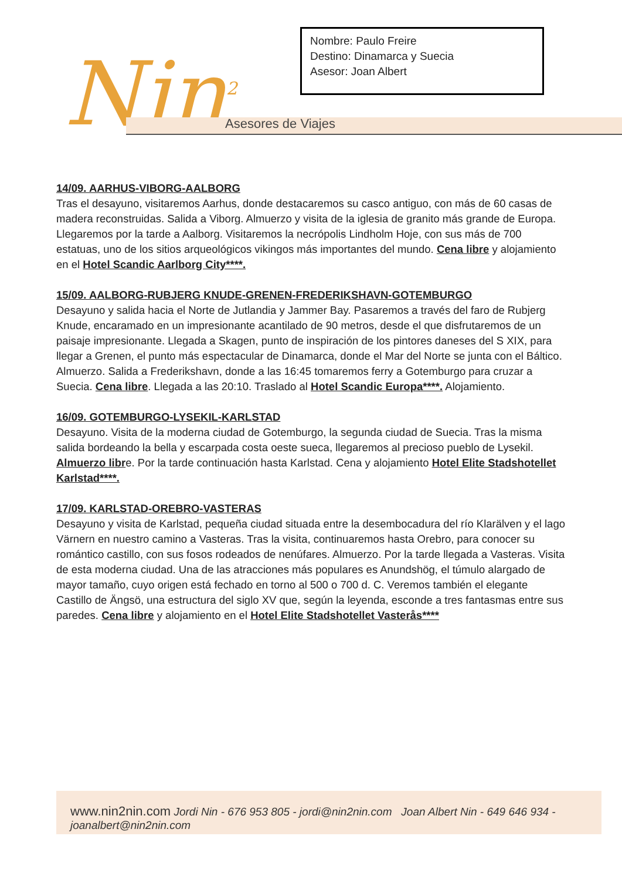Nombre: Paulo Freire
Destino: Dinamarca y Suecia
Asesor: Joan Albert
Nin<sup>2</sup> Asesores de Viajes
14/09. AARHUS-VIBORG-AALBORG
Tras el desayuno, visitaremos Aarhus, donde destacaremos su casco antiguo, con más de 60 casas de madera reconstruidas. Salida a Viborg. Almuerzo y visita de la iglesia de granito más grande de Europa. Llegaremos por la tarde a Aalborg. Visitaremos la necrópolis Lindholm Hoje, con sus más de 700 estatuas, uno de los sitios arqueológicos vikingos más importantes del mundo. Cena libre y alojamiento en el Hotel Scandic Aarlborg City****.
15/09. AALBORG-RUBJERG KNUDE-GRENEN-FREDERIKSHAVN-GOTEMBURGO
Desayuno y salida hacia el Norte de Jutlandia y Jammer Bay. Pasaremos a través del faro de Rubjerg Knude, encaramado en un impresionante acantilado de 90 metros, desde el que disfrutaremos de un paisaje impresionante. Llegada a Skagen, punto de inspiración de los pintores daneses del S XIX, para llegar a Grenen, el punto más espectacular de Dinamarca, donde el Mar del Norte se junta con el Báltico. Almuerzo. Salida a Frederikshavn, donde a las 16:45 tomaremos ferry a Gotemburgo para cruzar a Suecia. Cena libre. Llegada a las 20:10. Traslado al Hotel Scandic Europa****. Alojamiento.
16/09. GOTEMBURGO-LYSEKIL-KARLSTAD
Desayuno. Visita de la moderna ciudad de Gotemburgo, la segunda ciudad de Suecia. Tras la misma salida bordeando la bella y escarpada costa oeste sueca, llegaremos al precioso pueblo de Lysekil. Almuerzo libre. Por la tarde continuación hasta Karlstad. Cena y alojamiento Hotel Elite Stadshotellet Karlstad****.
17/09. KARLSTAD-OREBRO-VASTERAS
Desayuno y visita de Karlstad, pequeña ciudad situada entre la desembocadura del río Klarälven y el lago Värnern en nuestro camino a Vasteras. Tras la visita, continuaremos hasta Orebro, para conocer su romántico castillo, con sus fosos rodeados de nenúfares. Almuerzo. Por la tarde llegada a Vasteras. Visita de esta moderna ciudad. Una de las atracciones más populares es Anundshög, el túmulo alargado de mayor tamaño, cuyo origen está fechado en torno al 500 o 700 d. C. Veremos también el elegante Castillo de Ängsö, una estructura del siglo XV que, según la leyenda, esconde a tres fantasmas entre sus paredes. Cena libre y alojamiento en el Hotel Elite Stadshotellet Vasterås****
www.nin2nin.com Jordi Nin - 676 953 805 - jordi@nin2nin.com Joan Albert Nin - 649 646 934 - joanalbert@nin2nin.com